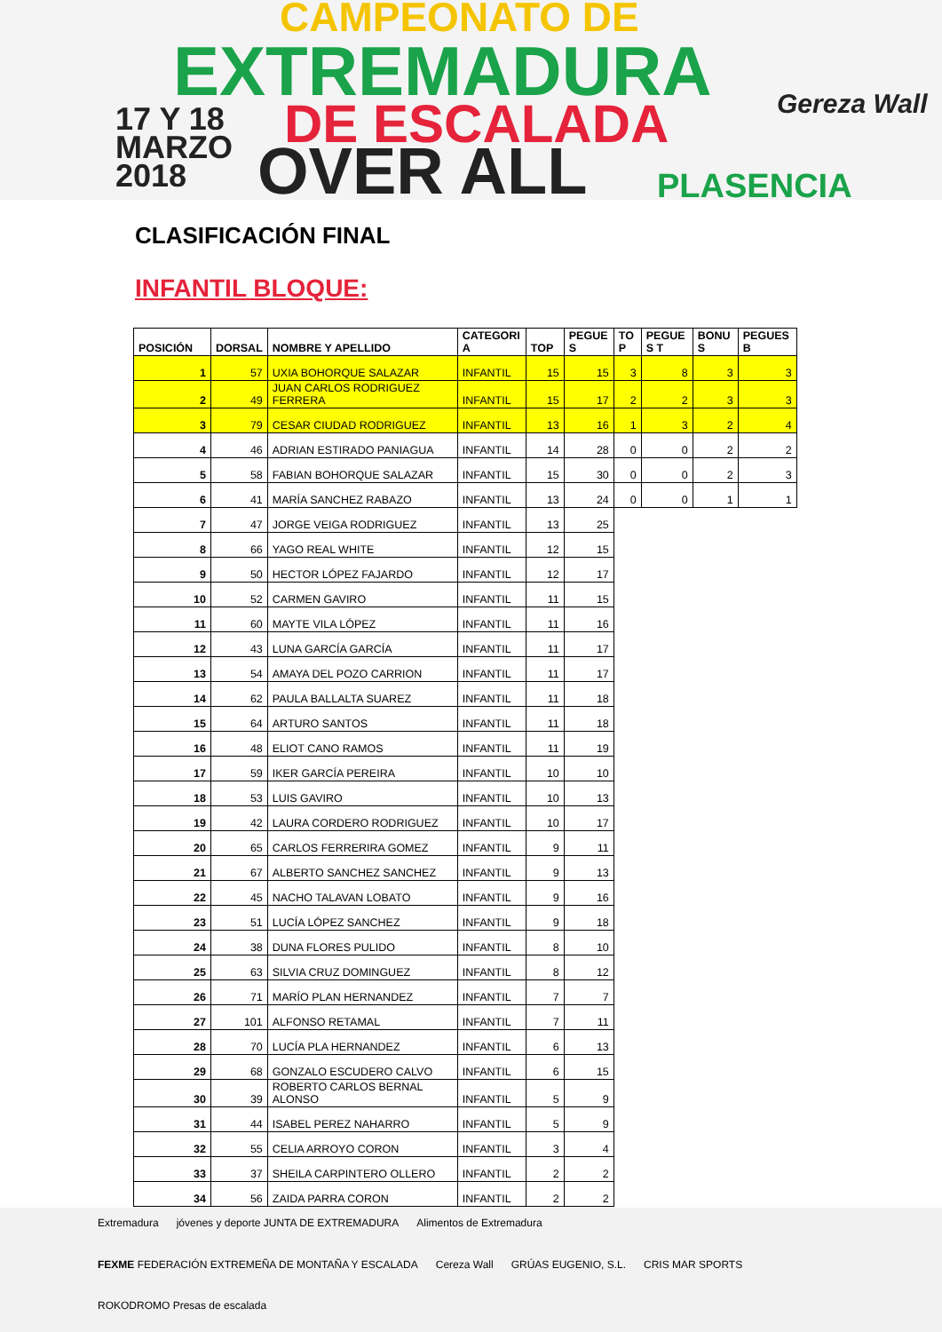CAMPEONATO DE
EXTREMADURA
17 Y 18
MARZO
2018
DE ESCALADA
OVER ALL PLASENCIA
Gereza Wall
CLASIFICACIÓN FINAL
INFANTIL BLOQUE:
| POSICIÓN | DORSAL | NOMBRE Y APELLIDO | CATEGORI A | TOP | PEGUE S | TO P | PEGUE S T | BONU S | PEGUES B |
| --- | --- | --- | --- | --- | --- | --- | --- | --- | --- |
| 1 | 57 | UXIA BOHORQUE SALAZAR | INFANTIL | 15 | 15 | 3 | 8 | 3 | 3 |
| 2 | 49 | JUAN CARLOS RODRIGUEZ FERRERA | INFANTIL | 15 | 17 | 2 | 2 | 3 | 3 |
| 3 | 79 | CESAR CIUDAD RODRIGUEZ | INFANTIL | 13 | 16 | 1 | 3 | 2 | 4 |
| 4 | 46 | ADRIAN ESTIRADO PANIAGUA | INFANTIL | 14 | 28 | 0 | 0 | 2 | 2 |
| 5 | 58 | FABIAN BOHORQUE SALAZAR | INFANTIL | 15 | 30 | 0 | 0 | 2 | 3 |
| 6 | 41 | MARÍA SANCHEZ RABAZO | INFANTIL | 13 | 24 | 0 | 0 | 1 | 1 |
| 7 | 47 | JORGE VEIGA RODRIGUEZ | INFANTIL | 13 | 25 | | | | |
| 8 | 66 | YAGO REAL WHITE | INFANTIL | 12 | 15 | | | | |
| 9 | 50 | HECTOR LÓPEZ FAJARDO | INFANTIL | 12 | 17 | | | | |
| 10 | 52 | CARMEN GAVIRO | INFANTIL | 11 | 15 | | | | |
| 11 | 60 | MAYTE VILA LÓPEZ | INFANTIL | 11 | 16 | | | | |
| 12 | 43 | LUNA GARCÍA GARCÍA | INFANTIL | 11 | 17 | | | | |
| 13 | 54 | AMAYA DEL POZO CARRION | INFANTIL | 11 | 17 | | | | |
| 14 | 62 | PAULA BALLALTA SUAREZ | INFANTIL | 11 | 18 | | | | |
| 15 | 64 | ARTURO SANTOS | INFANTIL | 11 | 18 | | | | |
| 16 | 48 | ELIOT CANO RAMOS | INFANTIL | 11 | 19 | | | | |
| 17 | 59 | IKER GARCÍA PEREIRA | INFANTIL | 10 | 10 | | | | |
| 18 | 53 | LUIS GAVIRO | INFANTIL | 10 | 13 | | | | |
| 19 | 42 | LAURA CORDERO RODRIGUEZ | INFANTIL | 10 | 17 | | | | |
| 20 | 65 | CARLOS FERRERIRA GOMEZ | INFANTIL | 9 | 11 | | | | |
| 21 | 67 | ALBERTO SANCHEZ SANCHEZ | INFANTIL | 9 | 13 | | | | |
| 22 | 45 | NACHO TALAVAN LOBATO | INFANTIL | 9 | 16 | | | | |
| 23 | 51 | LUCÍA LÓPEZ SANCHEZ | INFANTIL | 9 | 18 | | | | |
| 24 | 38 | DUNA FLORES PULIDO | INFANTIL | 8 | 10 | | | | |
| 25 | 63 | SILVIA CRUZ DOMINGUEZ | INFANTIL | 8 | 12 | | | | |
| 26 | 71 | MARÍO PLAN HERNANDEZ | INFANTIL | 7 | 7 | | | | |
| 27 | 101 | ALFONSO RETAMAL | INFANTIL | 7 | 11 | | | | |
| 28 | 70 | LUCÍA PLA HERNANDEZ | INFANTIL | 6 | 13 | | | | |
| 29 | 68 | GONZALO ESCUDERO CALVO | INFANTIL | 6 | 15 | | | | |
| 30 | 39 | ROBERTO CARLOS BERNAL ALONSO | INFANTIL | 5 | 9 | | | | |
| 31 | 44 | ISABEL PEREZ NAHARRO | INFANTIL | 5 | 9 | | | | |
| 32 | 55 | CELIA ARROYO CORON | INFANTIL | 3 | 4 | | | | |
| 33 | 37 | SHEILA CARPINTERO OLLERO | INFANTIL | 2 | 2 | | | | |
| 34 | 56 | ZAIDA PARRA CORON | INFANTIL | 2 | 2 | | | | |
Extremadura jóvenes y deporte JUNTA DE EXTREMADURA Alimentos de Extremadura FEXME FEDERACIÓN EXTREMEÑA DE MONTAÑA Y ESCALADA Cereza Wall GRÚAS EUGENIO, S.L. CRIS MAR SPORTS ROKODROMO Presas de escalada